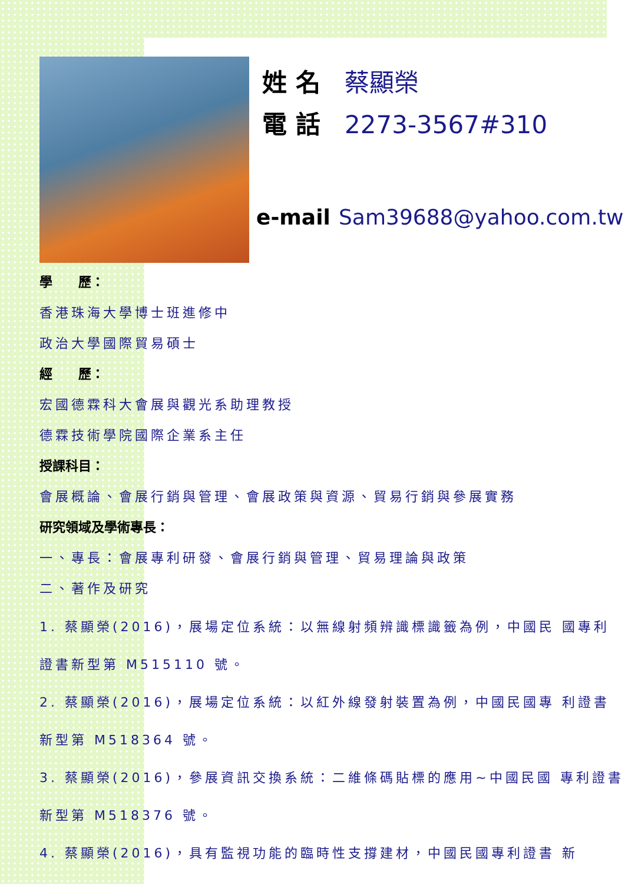姓 名 蔡顯榮
電 話 2273-3567#310
e-mail Sam39688@yahoo.com.tw
學　　歷：
香港珠海大學博士班進修中
政治大學國際貿易碩士
經　　歷：
宏國德霖科大會展與觀光系助理教授
德霖技術學院國際企業系主任
授課科目：
會展概論、會展行銷與管理、會展政策與資源、貿易行銷與參展實務
研究領域及學術專長：
一、專長：會展專利研發、會展行銷與管理、貿易理論與政策
二、著作及研究
1. 蔡顯榮(2016)，展場定位系統：以無線射頻辨識標識籤為例，中國民 國專利證書新型第 M515110 號。
2. 蔡顯榮(2016)，展場定位系統：以紅外線發射裝置為例，中國民國專 利證書新型第 M518364 號。
3. 蔡顯榮(2016)，參展資訊交換系統：二維條碼貼標的應用~中國民國 專利證書新型第 M518376 號。
4. 蔡顯榮(2016)，具有監視功能的臨時性支撐建材，中國民國專利證書 新